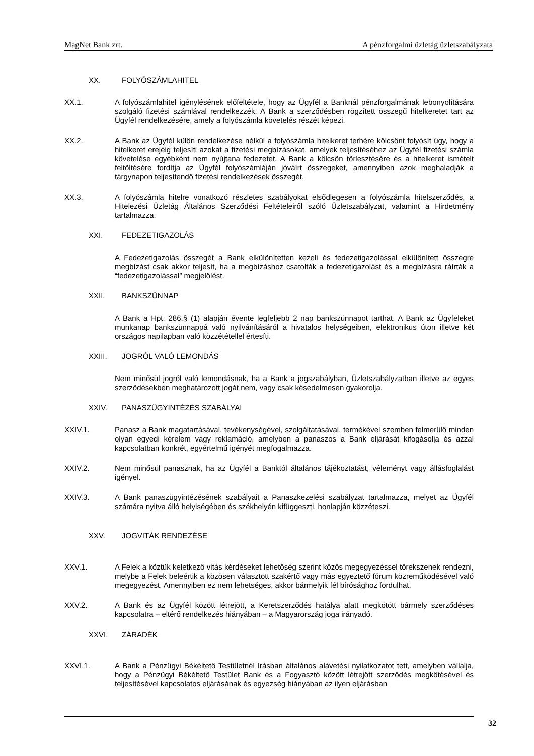MagNet Bank zrt. A pénzforgalmi üzletág üzletszabályzata
XX. FOLYÓSZÁMLAHITEL
XX.1. A folyószámlahitel igénylésének előfeltétele, hogy az Ügyfél a Banknál pénzforgalmának lebonyolítására szolgáló fizetési számlával rendelkezzék. A Bank a szerződésben rögzített összegű hitelkeretet tart az Ügyfél rendelkezésére, amely a folyószámla követelés részét képezi.
XX.2. A Bank az Ügyfél külön rendelkezése nélkül a folyószámla hitelkeret terhére kölcsönt folyósít úgy, hogy a hitelkeret erejéig teljesíti azokat a fizetési megbízásokat, amelyek teljesítéséhez az Ügyfél fizetési számla követelése egyébként nem nyújtana fedezetet. A Bank a kölcsön törlesztésére és a hitelkeret ismételt feltöltésére fordítja az Ügyfél folyószámláján jóváírt összegeket, amennyiben azok meghaladják a tárgynapon teljesítendő fizetési rendelkezések összegét.
XX.3. A folyószámla hitelre vonatkozó részletes szabályokat elsődlegesen a folyószámla hitelszerződés, a Hitelezési Üzletág Általános Szerződési Feltételeiről szóló Üzletszabályzat, valamint a Hirdetmény tartalmazza.
XXI. FEDEZETIGAZOLÁS
A Fedezetigazolás összegét a Bank elkülönítetten kezeli és fedezetigazolással elkülönített összegre megbízást csak akkor teljesít, ha a megbízáshoz csatolták a fedezetigazolást és a megbízásra ráírták a “fedezetigazolással” megjelölést.
XXII. BANKSZÜNNAP
A Bank a Hpt. 286.§ (1) alapján évente legfeljebb 2 nap bankszünnapot tarthat. A Bank az Ügyfeleket munkanap bankszünnappá való nyilvánításáról a hivatalos helységeiben, elektronikus úton illetve két országos napilapban való közzététellel értesíti.
XXIII. JOGRÓL VALÓ LEMONDÁS
Nem minősül jogról való lemondásnak, ha a Bank a jogszabályban, Üzletszabályzatban illetve az egyes szerződésekben meghatározott jogát nem, vagy csak késedelmesen gyakorolja.
XXIV. PANASZÜGYINTÉZÉS SZABÁLYAI
XXIV.1. Panasz a Bank magatartásával, tevékenységével, szolgáltatásával, termékével szemben felmerülő minden olyan egyedi kérelem vagy reklamáció, amelyben a panaszos a Bank eljárását kifogásolja és azzal kapcsolatban konkrét, egyértelmű igényét megfogalmazza.
XXIV.2. Nem minősül panasznak, ha az Ügyfél a Banktól általános tájékoztatást, véleményt vagy állásfoglalást igényel.
XXIV.3. A Bank panaszügyintézésének szabályait a Panaszkezelési szabályzat tartalmazza, melyet az Ügyfél számára nyitva álló helyiségében és székhelyén kifüggeszti, honlapján közzéteszi.
XXV. JOGVITÁK RENDEZÉSE
XXV.1. A Felek a köztük keletkező vitás kérdéseket lehetőség szerint közös megegyezéssel törekszenek rendezni, melybe a Felek beleértik a közösen választott szakértő vagy más egyeztető fórum közreműködésével való megegyezést. Amennyiben ez nem lehetséges, akkor bármelyik fél bírósághoz fordulhat.
XXV.2. A Bank és az Ügyfél között létrejött, a Keretszerződés hatálya alatt megkötött bármely szerződéses kapcsolatra – eltérő rendelkezés hiányában – a Magyarország joga irányadó.
XXVI. ZÁRADÉK
XXVI.1. A Bank a Pénzügyi Békéltető Testületnél írásban általános alávetési nyilatkozatot tett, amelyben vállalja, hogy a Pénzügyi Békéltető Testület Bank és a Fogyasztó között létrejött szerződés megkötésével és teljesítésével kapcsolatos eljárásának és egyezség hiányában az ilyen eljárásban
32